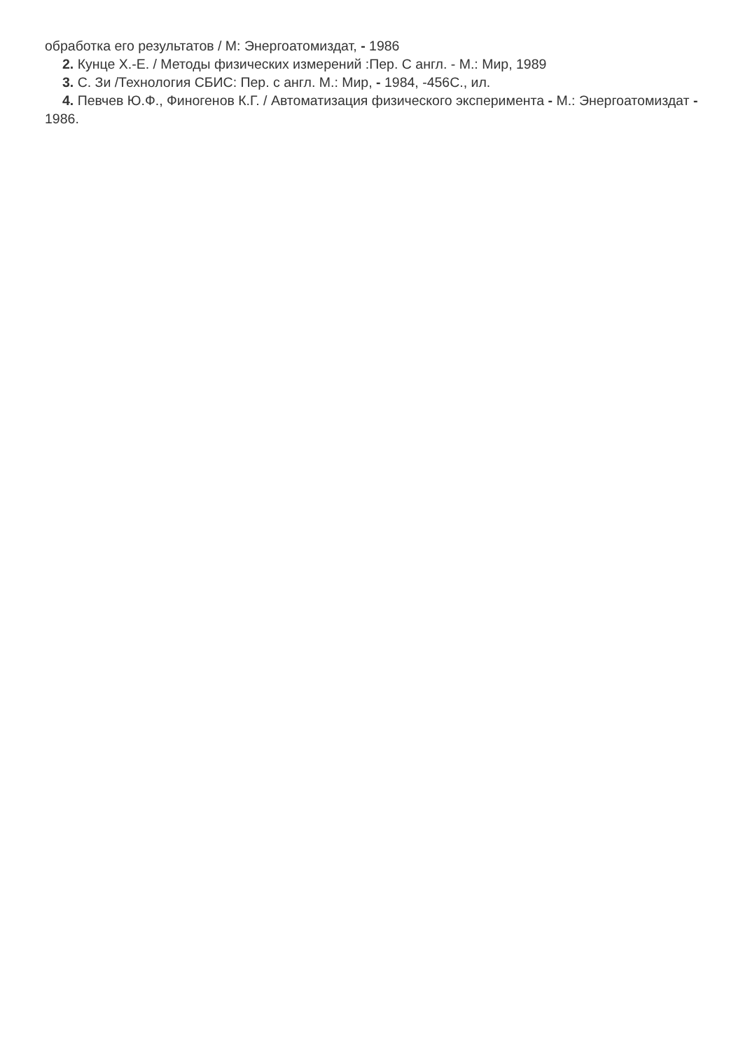обработка его результатов / М: Энергоатомиздат, - 1986
2. Кунце Х.-Е. / Методы физических измерений :Пер. С англ. - М.: Мир, 1989
3. С. Зи /Технология СБИС: Пер. с англ. М.: Мир, - 1984, -456С., ил.
4. Певчев Ю.Ф., Финогенов К.Г. / Автоматизация физического эксперимента - М.: Энергоатомиздат - 1986.